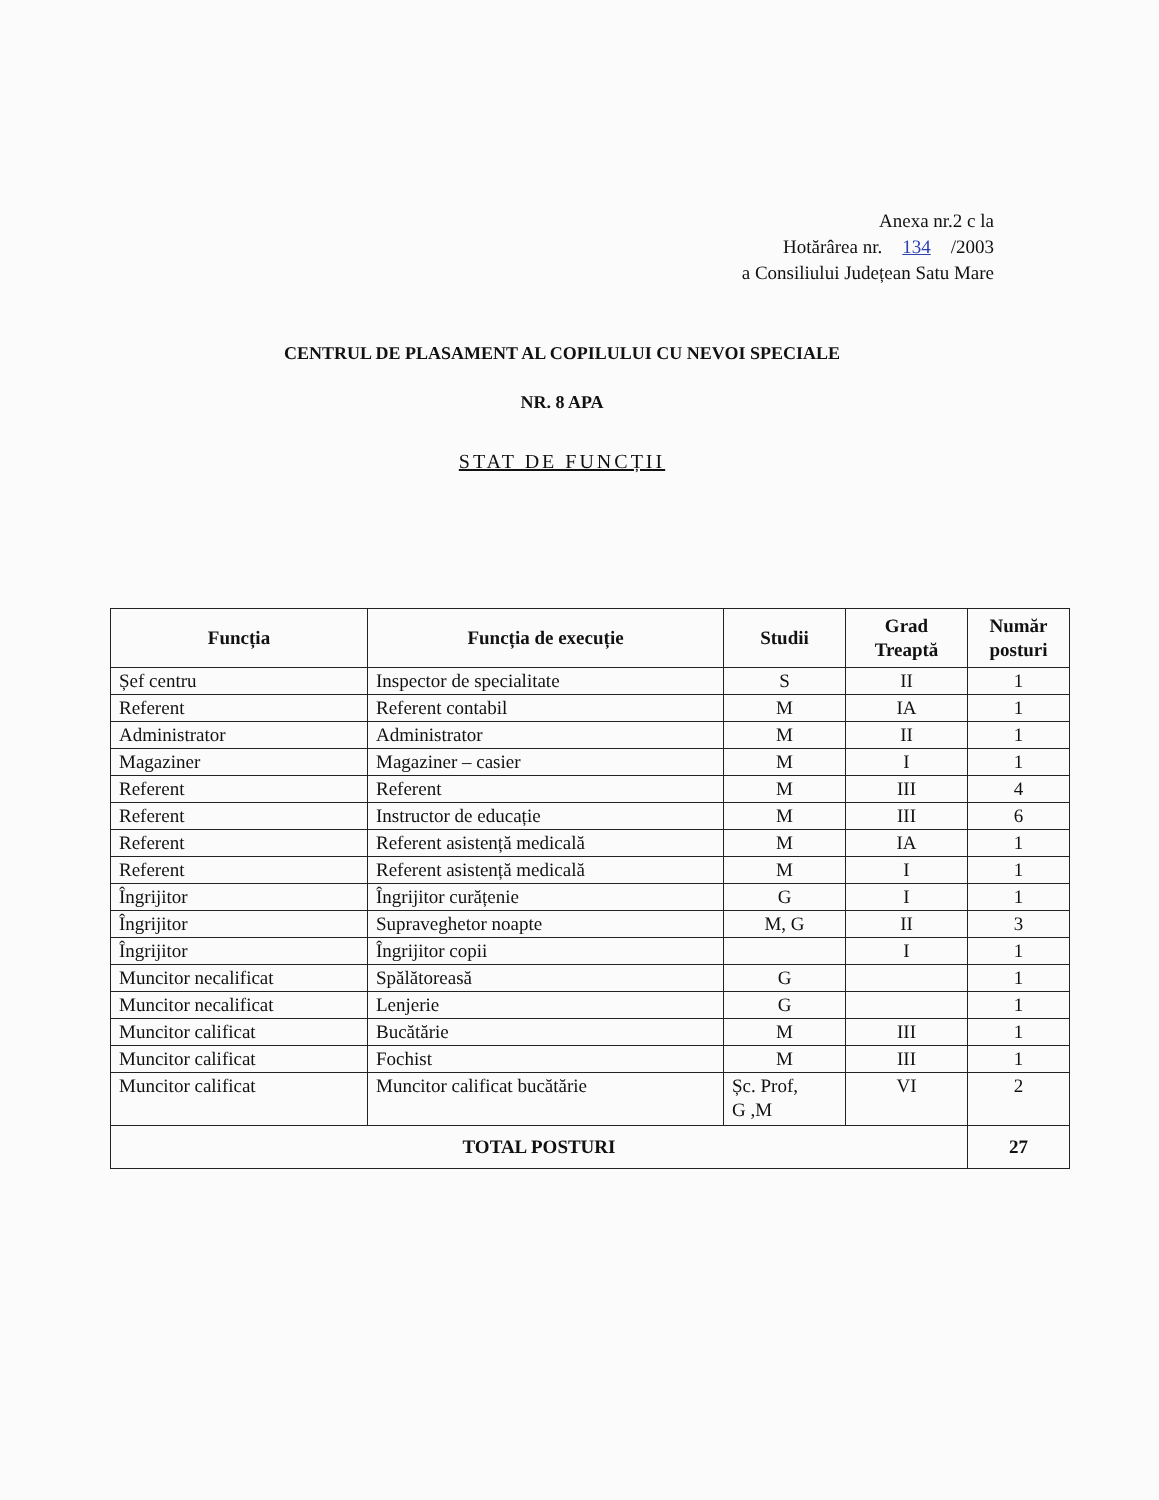Anexa nr.2 c la
Hotărârea nr. 134 /2003
a Consiliului Județean Satu Mare
CENTRUL DE PLASAMENT AL COPILULUI CU NEVOI SPECIALE
NR. 8 APA
STAT DE FUNCȚII
| Funcția | Funcția de execuție | Studii | Grad Treaptă | Număr posturi |
| --- | --- | --- | --- | --- |
| Șef centru | Inspector de specialitate | S | II | 1 |
| Referent | Referent contabil | M | IA | 1 |
| Administrator | Administrator | M | II | 1 |
| Magaziner | Magaziner – casier | M | I | 1 |
| Referent | Referent | M | III | 4 |
| Referent | Instructor de educație | M | III | 6 |
| Referent | Referent asistență medicală | M | IA | 1 |
| Referent | Referent asistență medicală | M | I | 1 |
| Îngrijitor | Îngrijitor curățenie | G | I | 1 |
| Îngrijitor | Supraveghetor noapte | M, G | II | 3 |
| Îngrijitor | Îngrijitor copii | | I | 1 |
| Muncitor necalificat | Spălătoreasă | G | | 1 |
| Muncitor necalificat | Lenjerie | G | | 1 |
| Muncitor calificat | Bucătărie | M | III | 1 |
| Muncitor calificat | Fochist | M | III | 1 |
| Muncitor calificat | Muncitor calificat bucătărie | Șc. Prof, G ,M | VI | 2 |
| TOTAL POSTURI | | | | 27 |